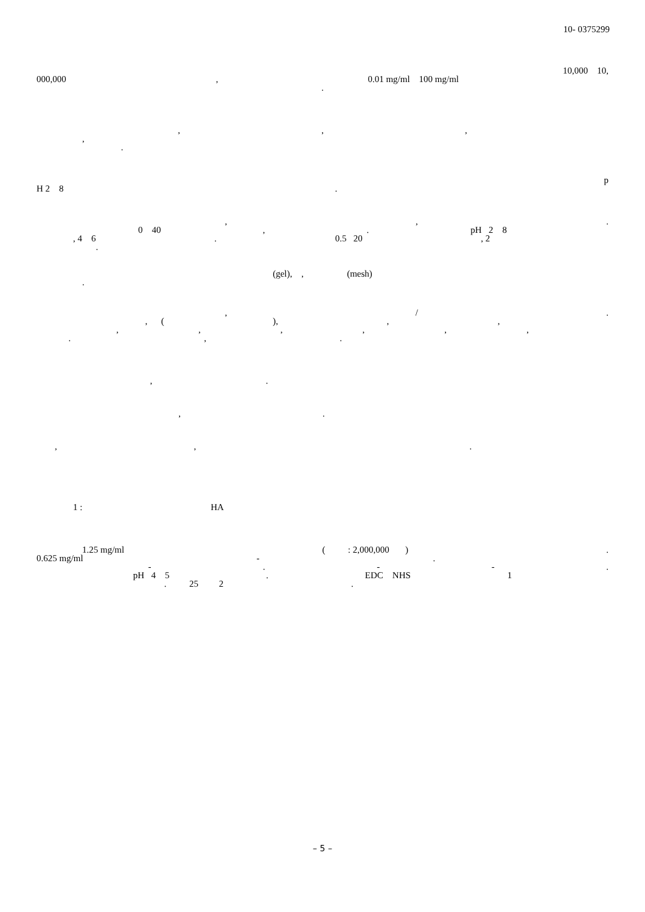10- 0375299
10,000 10,
000,000, 0.01 mg/ml 100 mg/ml
.
,,,
,
.
p
H 2 8.
,,.
0 40,. pH 2 8
, 4 6. 0.5 20, 2
.
(gel), , (mesh)
.
, /.
, (),,,
,,,,,,
.,.
,.
,.
,, .
1 : HA
1.25 mg/ml ( : 2,000,000 ).
0.625 mg/ml -.
-. - -.
pH 4 5. EDC NHS 1
. 25 2.
– 5 –